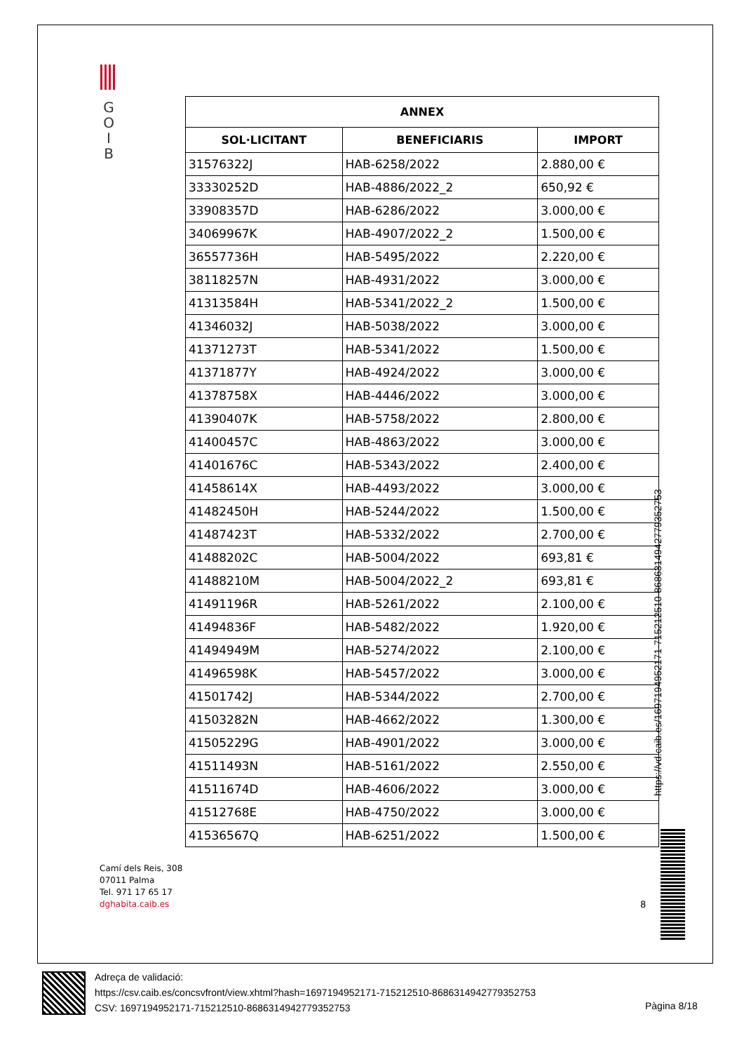G
O
I
B
| ANNEX | | |
| --- | --- | --- |
| SOL·LICITANT | BENEFICIARIS | IMPORT |
| 31576322J | HAB-6258/2022 | 2.880,00 € |
| 33330252D | HAB-4886/2022_2 | 650,92 € |
| 33908357D | HAB-6286/2022 | 3.000,00 € |
| 34069967K | HAB-4907/2022_2 | 1.500,00 € |
| 36557736H | HAB-5495/2022 | 2.220,00 € |
| 38118257N | HAB-4931/2022 | 3.000,00 € |
| 41313584H | HAB-5341/2022_2 | 1.500,00 € |
| 41346032J | HAB-5038/2022 | 3.000,00 € |
| 41371273T | HAB-5341/2022 | 1.500,00 € |
| 41371877Y | HAB-4924/2022 | 3.000,00 € |
| 41378758X | HAB-4446/2022 | 3.000,00 € |
| 41390407K | HAB-5758/2022 | 2.800,00 € |
| 41400457C | HAB-4863/2022 | 3.000,00 € |
| 41401676C | HAB-5343/2022 | 2.400,00 € |
| 41458614X | HAB-4493/2022 | 3.000,00 € |
| 41482450H | HAB-5244/2022 | 1.500,00 € |
| 41487423T | HAB-5332/2022 | 2.700,00 € |
| 41488202C | HAB-5004/2022 | 693,81 € |
| 41488210M | HAB-5004/2022_2 | 693,81 € |
| 41491196R | HAB-5261/2022 | 2.100,00 € |
| 41494836F | HAB-5482/2022 | 1.920,00 € |
| 41494949M | HAB-5274/2022 | 2.100,00 € |
| 41496598K | HAB-5457/2022 | 3.000,00 € |
| 41501742J | HAB-5344/2022 | 2.700,00 € |
| 41503282N | HAB-4662/2022 | 1.300,00 € |
| 41505229G | HAB-4901/2022 | 3.000,00 € |
| 41511493N | HAB-5161/2022 | 2.550,00 € |
| 41511674D | HAB-4606/2022 | 3.000,00 € |
| 41512768E | HAB-4750/2022 | 3.000,00 € |
| 41536567Q | HAB-6251/2022 | 1.500,00 € |
https://vd.caib.es/1697194952171-715212510-8686314942779352753
Camí dels Reis, 308
07011 Palma
Tel. 971 17 65 17
dghabita.caib.es
8
Adreça de validació:
https://csv.caib.es/concsvfront/view.xhtml?hash=1697194952171-715212510-8686314942779352753
CSV: 1697194952171-715212510-8686314942779352753
Pàgina 8/18